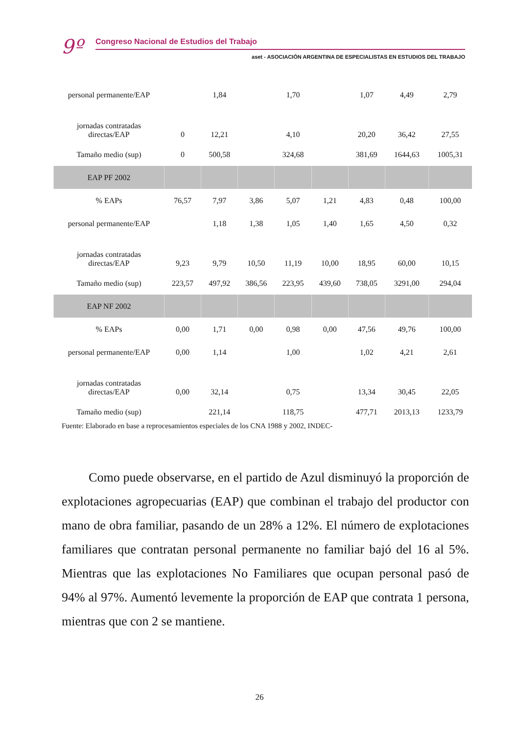9º Congreso Nacional de Estudios del Trabajo
aset - ASOCIACIÓN ARGENTINA DE ESPECIALISTAS EN ESTUDIOS DEL TRABAJO
| personal permanente/EAP | | 1,84 | | 1,70 | | 1,07 | 4,49 | 2,79 |
| jornadas contratadas directas/EAP | 0 | 12,21 | | 4,10 | | 20,20 | 36,42 | 27,55 |
| Tamaño medio (sup) | 0 | 500,58 | | 324,68 | | 381,69 | 1644,63 | 1005,31 |
| EAP PF 2002 | | | | | | | | |
| % EAPs | 76,57 | 7,97 | 3,86 | 5,07 | 1,21 | 4,83 | 0,48 | 100,00 |
| personal permanente/EAP | | 1,18 | 1,38 | 1,05 | 1,40 | 1,65 | 4,50 | 0,32 |
| jornadas contratadas directas/EAP | 9,23 | 9,79 | 10,50 | 11,19 | 10,00 | 18,95 | 60,00 | 10,15 |
| Tamaño medio (sup) | 223,57 | 497,92 | 386,56 | 223,95 | 439,60 | 738,05 | 3291,00 | 294,04 |
| EAP NF 2002 | | | | | | | | |
| % EAPs | 0,00 | 1,71 | 0,00 | 0,98 | 0,00 | 47,56 | 49,76 | 100,00 |
| personal permanente/EAP | 0,00 | 1,14 | | 1,00 | | 1,02 | 4,21 | 2,61 |
| jornadas contratadas directas/EAP | 0,00 | 32,14 | | 0,75 | | 13,34 | 30,45 | 22,05 |
| Tamaño medio (sup) | | 221,14 | | 118,75 | | 477,71 | 2013,13 | 1233,79 |
Fuente: Elaborado en base a reprocesamientos especiales de los CNA 1988 y 2002, INDEC-
Como puede observarse, en el partido de Azul disminuyó la proporción de explotaciones agropecuarias (EAP) que combinan el trabajo del productor con mano de obra familiar, pasando de un 28% a 12%. El número de explotaciones familiares que contratan personal permanente no familiar bajó del 16 al 5%. Mientras que las explotaciones No Familiares que ocupan personal pasó de 94% al 97%. Aumentó levemente la proporción de EAP que contrata 1 persona, mientras que con 2 se mantiene.
26